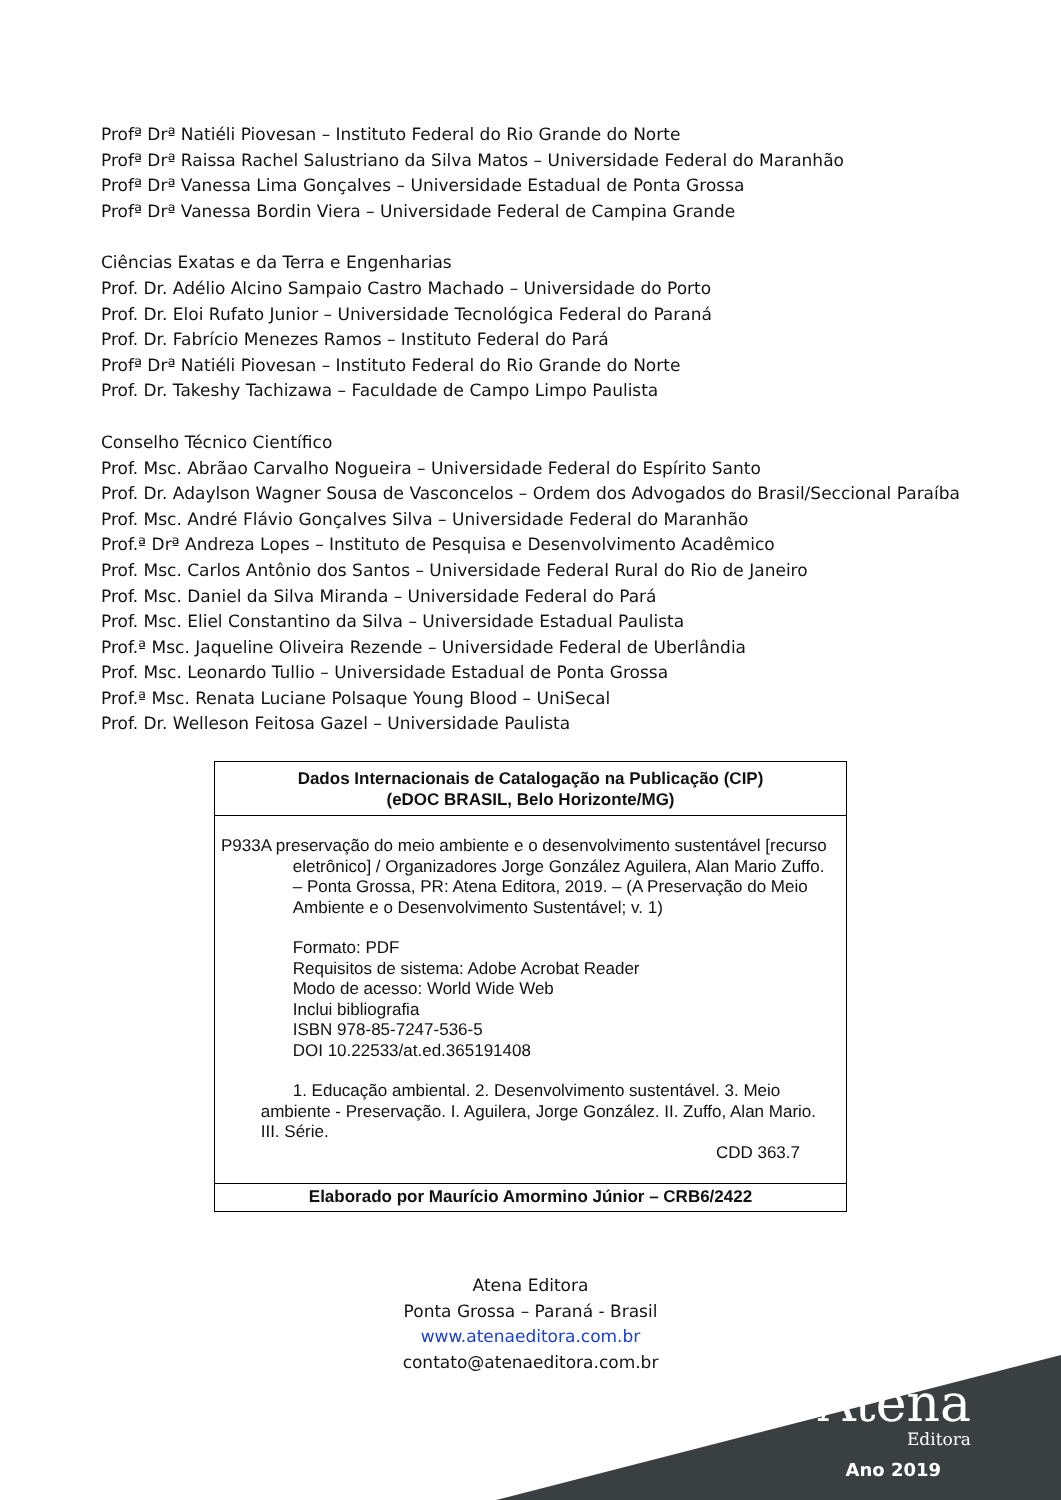Profª Drª Natiéli Piovesan – Instituto Federal do Rio Grande do Norte
Profª Drª Raissa Rachel Salustriano da Silva Matos – Universidade Federal do Maranhão
Profª Drª Vanessa Lima Gonçalves – Universidade Estadual de Ponta Grossa
Profª Drª Vanessa Bordin Viera – Universidade Federal de Campina Grande
Ciências Exatas e da Terra e Engenharias
Prof. Dr. Adélio Alcino Sampaio Castro Machado – Universidade do Porto
Prof. Dr. Eloi Rufato Junior – Universidade Tecnológica Federal do Paraná
Prof. Dr. Fabrício Menezes Ramos – Instituto Federal do Pará
Profª Drª Natiéli Piovesan – Instituto Federal do Rio Grande do Norte
Prof. Dr. Takeshy Tachizawa – Faculdade de Campo Limpo Paulista
Conselho Técnico Científico
Prof. Msc. Abrãao Carvalho Nogueira – Universidade Federal do Espírito Santo
Prof. Dr. Adaylson Wagner Sousa de Vasconcelos – Ordem dos Advogados do Brasil/Seccional Paraíba
Prof. Msc. André Flávio Gonçalves Silva – Universidade Federal do Maranhão
Prof.ª Drª Andreza Lopes – Instituto de Pesquisa e Desenvolvimento Acadêmico
Prof. Msc. Carlos Antônio dos Santos – Universidade Federal Rural do Rio de Janeiro
Prof. Msc. Daniel da Silva Miranda – Universidade Federal do Pará
Prof. Msc. Eliel Constantino da Silva – Universidade Estadual Paulista
Prof.ª Msc. Jaqueline Oliveira Rezende – Universidade Federal de Uberlândia
Prof. Msc. Leonardo Tullio – Universidade Estadual de Ponta Grossa
Prof.ª Msc. Renata Luciane Polsaque Young Blood – UniSecal
Prof. Dr. Welleson Feitosa Gazel – Universidade Paulista
| Dados Internacionais de Catalogação na Publicação (CIP) (eDOC BRASIL, Belo Horizonte/MG) |
| --- |
| P933 A preservação do meio ambiente e o desenvolvimento sustentável [recurso eletrônico] / Organizadores Jorge González Aguilera, Alan Mario Zuffo. – Ponta Grossa, PR: Atena Editora, 2019. – (A Preservação do Meio Ambiente e o Desenvolvimento Sustentável; v. 1) Formato: PDF Requisitos de sistema: Adobe Acrobat Reader Modo de acesso: World Wide Web Inclui bibliografia ISBN 978-85-7247-536-5 DOI 10.22533/at.ed.365191408 1. Educação ambiental. 2. Desenvolvimento sustentável. 3. Meio ambiente - Preservação. I. Aguilera, Jorge González. II. Zuffo, Alan Mario. III. Série. CDD 363.7 |
| Elaborado por Maurício Amormino Júnior – CRB6/2422 |
Atena Editora
Ponta Grossa – Paraná - Brasil
www.atenaeditora.com.br
contato@atenaeditora.com.br
Atena
Editora
Ano 2019